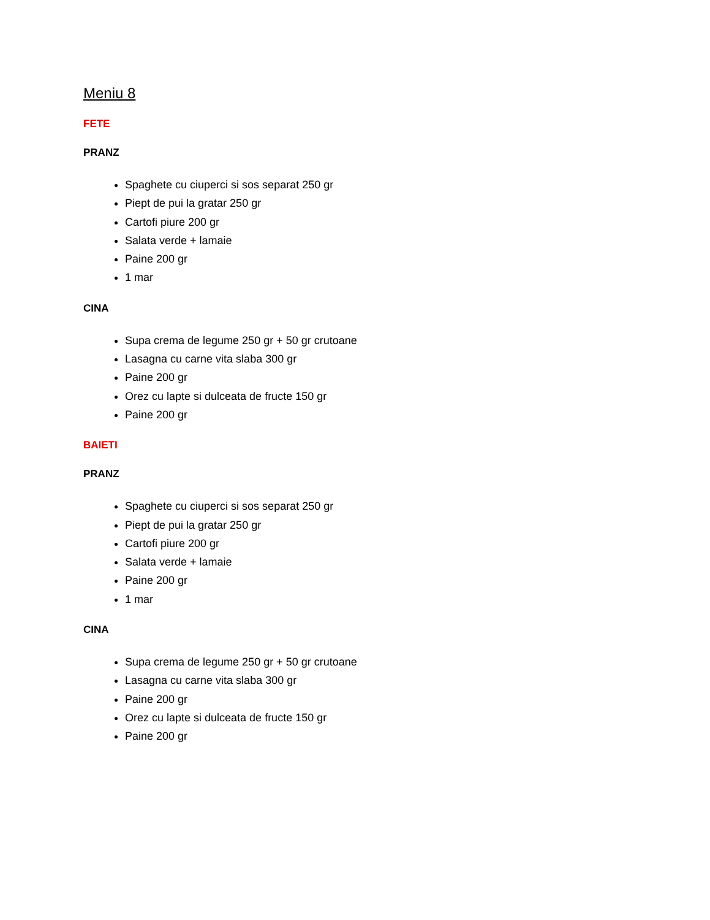Meniu 8
FETE
PRANZ
Spaghete cu ciuperci si sos separat 250 gr
Piept de pui la gratar 250 gr
Cartofi piure 200 gr
Salata verde + lamaie
Paine 200 gr
1 mar
CINA
Supa crema de legume 250 gr + 50 gr crutoane
Lasagna cu carne vita slaba 300 gr
Paine 200 gr
Orez cu lapte si dulceata de fructe 150 gr
Paine 200 gr
BAIETI
PRANZ
Spaghete cu ciuperci si sos separat 250 gr
Piept de pui la gratar 250 gr
Cartofi piure 200 gr
Salata verde + lamaie
Paine 200 gr
1 mar
CINA
Supa crema de legume 250 gr + 50 gr crutoane
Lasagna cu carne vita slaba 300 gr
Paine 200 gr
Orez cu lapte si dulceata de fructe 150 gr
Paine 200 gr